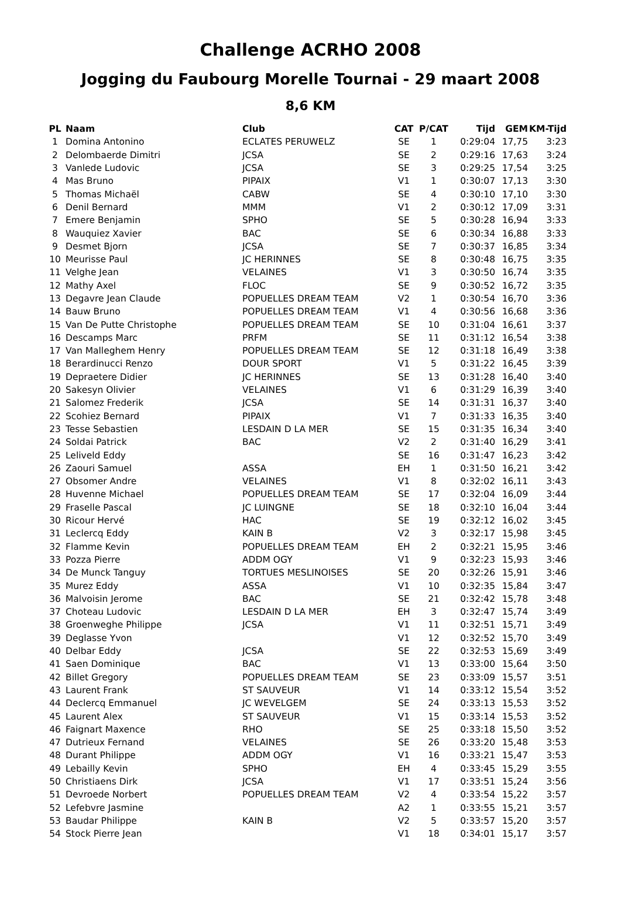Challenge ACRHO 2008
Jogging du Faubourg Morelle Tournai - 29 maart 2008
8,6 KM
| PL | Naam | Club | CAT | P/CAT | Tijd | GEM | KM-Tijd |
| --- | --- | --- | --- | --- | --- | --- | --- |
| 1 | Domina Antonino | ECLATES PERUWELZ | SE | 1 | 0:29:04 | 17,75 | 3:23 |
| 2 | Delombaerde Dimitri | JCSA | SE | 2 | 0:29:16 | 17,63 | 3:24 |
| 3 | Vanlede Ludovic | JCSA | SE | 3 | 0:29:25 | 17,54 | 3:25 |
| 4 | Mas Bruno | PIPAIX | V1 | 1 | 0:30:07 | 17,13 | 3:30 |
| 5 | Thomas Michaël | CABW | SE | 4 | 0:30:10 | 17,10 | 3:30 |
| 6 | Denil Bernard | MMM | V1 | 2 | 0:30:12 | 17,09 | 3:31 |
| 7 | Emere Benjamin | SPHO | SE | 5 | 0:30:28 | 16,94 | 3:33 |
| 8 | Wauquiez Xavier | BAC | SE | 6 | 0:30:34 | 16,88 | 3:33 |
| 9 | Desmet Bjorn | JCSA | SE | 7 | 0:30:37 | 16,85 | 3:34 |
| 10 | Meurisse Paul | JC HERINNES | SE | 8 | 0:30:48 | 16,75 | 3:35 |
| 11 | Velghe Jean | VELAINES | V1 | 3 | 0:30:50 | 16,74 | 3:35 |
| 12 | Mathy Axel | FLOC | SE | 9 | 0:30:52 | 16,72 | 3:35 |
| 13 | Degavre Jean Claude | POPUELLES DREAM TEAM | V2 | 1 | 0:30:54 | 16,70 | 3:36 |
| 14 | Bauw Bruno | POPUELLES DREAM TEAM | V1 | 4 | 0:30:56 | 16,68 | 3:36 |
| 15 | Van De Putte Christophe | POPUELLES DREAM TEAM | SE | 10 | 0:31:04 | 16,61 | 3:37 |
| 16 | Descamps Marc | PRFM | SE | 11 | 0:31:12 | 16,54 | 3:38 |
| 17 | Van Malleghem Henry | POPUELLES DREAM TEAM | SE | 12 | 0:31:18 | 16,49 | 3:38 |
| 18 | Berardinucci Renzo | DOUR SPORT | V1 | 5 | 0:31:22 | 16,45 | 3:39 |
| 19 | Depraetere Didier | JC HERINNES | SE | 13 | 0:31:28 | 16,40 | 3:40 |
| 20 | Sakesyn Olivier | VELAINES | V1 | 6 | 0:31:29 | 16,39 | 3:40 |
| 21 | Salomez Frederik | JCSA | SE | 14 | 0:31:31 | 16,37 | 3:40 |
| 22 | Scohiez Bernard | PIPAIX | V1 | 7 | 0:31:33 | 16,35 | 3:40 |
| 23 | Tesse Sebastien | LESDAIN D LA MER | SE | 15 | 0:31:35 | 16,34 | 3:40 |
| 24 | Soldai Patrick | BAC | V2 | 2 | 0:31:40 | 16,29 | 3:41 |
| 25 | Leliveld Eddy | | SE | 16 | 0:31:47 | 16,23 | 3:42 |
| 26 | Zaouri Samuel | ASSA | EH | 1 | 0:31:50 | 16,21 | 3:42 |
| 27 | Obsomer Andre | VELAINES | V1 | 8 | 0:32:02 | 16,11 | 3:43 |
| 28 | Huvenne Michael | POPUELLES DREAM TEAM | SE | 17 | 0:32:04 | 16,09 | 3:44 |
| 29 | Fraselle Pascal | JC LUINGNE | SE | 18 | 0:32:10 | 16,04 | 3:44 |
| 30 | Ricour Hervé | HAC | SE | 19 | 0:32:12 | 16,02 | 3:45 |
| 31 | Leclercq Eddy | KAIN B | V2 | 3 | 0:32:17 | 15,98 | 3:45 |
| 32 | Flamme Kevin | POPUELLES DREAM TEAM | EH | 2 | 0:32:21 | 15,95 | 3:46 |
| 33 | Pozza Pierre | ADDM OGY | V1 | 9 | 0:32:23 | 15,93 | 3:46 |
| 34 | De Munck Tanguy | TORTUES MESLINOISES | SE | 20 | 0:32:26 | 15,91 | 3:46 |
| 35 | Murez Eddy | ASSA | V1 | 10 | 0:32:35 | 15,84 | 3:47 |
| 36 | Malvoisin Jerome | BAC | SE | 21 | 0:32:42 | 15,78 | 3:48 |
| 37 | Choteau Ludovic | LESDAIN D LA MER | EH | 3 | 0:32:47 | 15,74 | 3:49 |
| 38 | Groenweghe Philippe | JCSA | V1 | 11 | 0:32:51 | 15,71 | 3:49 |
| 39 | Deglasse Yvon | | V1 | 12 | 0:32:52 | 15,70 | 3:49 |
| 40 | Delbar Eddy | JCSA | SE | 22 | 0:32:53 | 15,69 | 3:49 |
| 41 | Saen Dominique | BAC | V1 | 13 | 0:33:00 | 15,64 | 3:50 |
| 42 | Billet Gregory | POPUELLES DREAM TEAM | SE | 23 | 0:33:09 | 15,57 | 3:51 |
| 43 | Laurent Frank | ST SAUVEUR | V1 | 14 | 0:33:12 | 15,54 | 3:52 |
| 44 | Declercq Emmanuel | JC WEVELGEM | SE | 24 | 0:33:13 | 15,53 | 3:52 |
| 45 | Laurent Alex | ST SAUVEUR | V1 | 15 | 0:33:14 | 15,53 | 3:52 |
| 46 | Faignart Maxence | RHO | SE | 25 | 0:33:18 | 15,50 | 3:52 |
| 47 | Dutrieux Fernand | VELAINES | SE | 26 | 0:33:20 | 15,48 | 3:53 |
| 48 | Durant Philippe | ADDM OGY | V1 | 16 | 0:33:21 | 15,47 | 3:53 |
| 49 | Lebailly Kevin | SPHO | EH | 4 | 0:33:45 | 15,29 | 3:55 |
| 50 | Christiaens Dirk | JCSA | V1 | 17 | 0:33:51 | 15,24 | 3:56 |
| 51 | Devroede Norbert | POPUELLES DREAM TEAM | V2 | 4 | 0:33:54 | 15,22 | 3:57 |
| 52 | Lefebvre Jasmine | | A2 | 1 | 0:33:55 | 15,21 | 3:57 |
| 53 | Baudar Philippe | KAIN B | V2 | 5 | 0:33:57 | 15,20 | 3:57 |
| 54 | Stock Pierre Jean | | V1 | 18 | 0:34:01 | 15,17 | 3:57 |